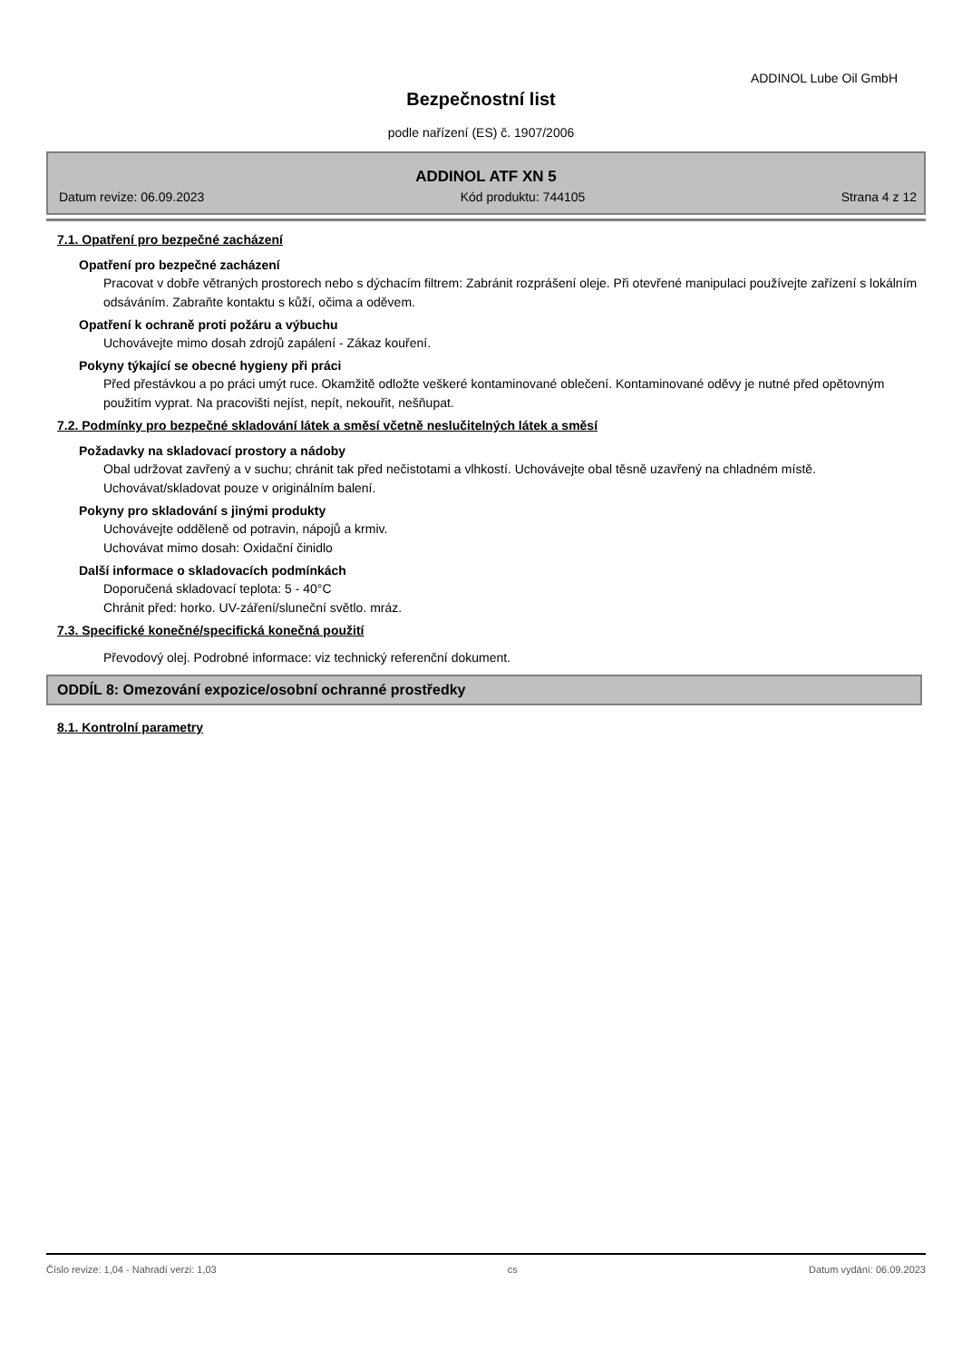ADDINOL Lube Oil GmbH
Bezpečnostní list
podle nařízení (ES) č. 1907/2006
ADDINOL ATF XN 5
Datum revize: 06.09.2023 Kód produktu: 744105 Strana 4 z 12
7.1. Opatření pro bezpečné zacházení
Opatření pro bezpečné zacházení
Pracovat v dobře větraných prostorech nebo s dýchacím filtrem: Zabránit rozprášení oleje. Při otevřené manipulaci používejte zařízení s lokálním odsáváním. Zabraňte kontaktu s kůží, očima a oděvem.
Opatření k ochraně proti požáru a výbuchu
Uchovávejte mimo dosah zdrojů zapálení - Zákaz kouření.
Pokyny týkající se obecné hygieny při práci
Před přestávkou a po práci umýt ruce. Okamžitě odložte veškeré kontaminované oblečení. Kontaminované oděvy je nutné před opětovným použitím vyprat. Na pracovišti nejíst, nepít, nekouřit, nešňupat.
7.2. Podmínky pro bezpečné skladování látek a směsí včetně neslučitelných látek a směsí
Požadavky na skladovací prostory a nádoby
Obal udržovat zavřený a v suchu; chránit tak před nečistotami a vlhkostí. Uchovávejte obal těsně uzavřený na chladném místě. Uchovávat/skladovat pouze v originálním balení.
Pokyny pro skladování s jinými produkty
Uchovávejte odděleně od potravin, nápojů a krmiv.
Uchovávat mimo dosah: Oxidační činidlo
Další informace o skladovacích podmínkách
Doporučená skladovací teplota: 5 - 40°C
Chránit před: horko. UV-záření/sluneční světlo. mráz.
7.3. Specifické konečné/specifická konečná použití
Převodový olej. Podrobné informace: viz technický referenční dokument.
ODDÍL 8: Omezování expozice/osobní ochranné prostředky
8.1. Kontrolní parametry
Číslo revize: 1,04 - Nahradí verzi: 1,03 cs Datum vydání: 06.09.2023